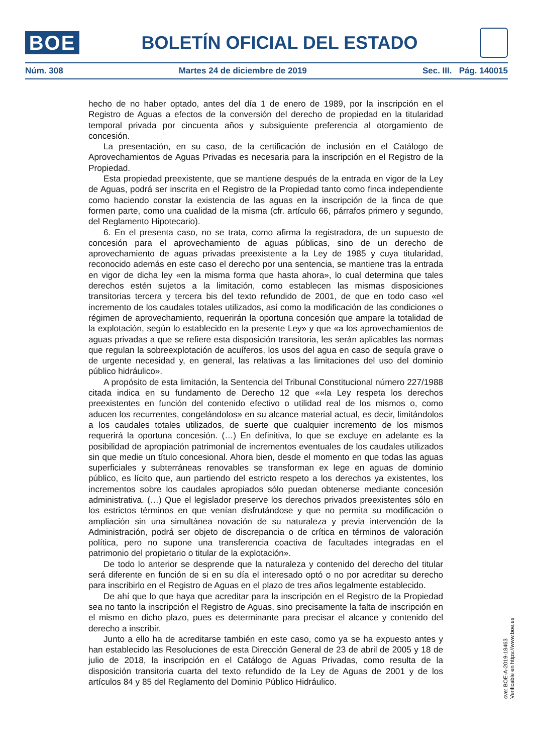BOE
BOLETÍN OFICIAL DEL ESTADO
Núm. 308 Martes 24 de diciembre de 2019 Sec. III. Pág. 140015
hecho de no haber optado, antes del día 1 de enero de 1989, por la inscripción en el Registro de Aguas a efectos de la conversión del derecho de propiedad en la titularidad temporal privada por cincuenta años y subsiguiente preferencia al otorgamiento de concesión.
La presentación, en su caso, de la certificación de inclusión en el Catálogo de Aprovechamientos de Aguas Privadas es necesaria para la inscripción en el Registro de la Propiedad.
Esta propiedad preexistente, que se mantiene después de la entrada en vigor de la Ley de Aguas, podrá ser inscrita en el Registro de la Propiedad tanto como finca independiente como haciendo constar la existencia de las aguas en la inscripción de la finca de que formen parte, como una cualidad de la misma (cfr. artículo 66, párrafos primero y segundo, del Reglamento Hipotecario).
6. En el presenta caso, no se trata, como afirma la registradora, de un supuesto de concesión para el aprovechamiento de aguas públicas, sino de un derecho de aprovechamiento de aguas privadas preexistente a la Ley de 1985 y cuya titularidad, reconocido además en este caso el derecho por una sentencia, se mantiene tras la entrada en vigor de dicha ley «en la misma forma que hasta ahora», lo cual determina que tales derechos estén sujetos a la limitación, como establecen las mismas disposiciones transitorias tercera y tercera bis del texto refundido de 2001, de que en todo caso «el incremento de los caudales totales utilizados, así como la modificación de las condiciones o régimen de aprovechamiento, requerirán la oportuna concesión que ampare la totalidad de la explotación, según lo establecido en la presente Ley» y que «a los aprovechamientos de aguas privadas a que se refiere esta disposición transitoria, les serán aplicables las normas que regulan la sobreexplotación de acuíferos, los usos del agua en caso de sequía grave o de urgente necesidad y, en general, las relativas a las limitaciones del uso del dominio público hidráulico».
A propósito de esta limitación, la Sentencia del Tribunal Constitucional número 227/1988 citada indica en su fundamento de Derecho 12 que ««la Ley respeta los derechos preexistentes en función del contenido efectivo o utilidad real de los mismos o, como aducen los recurrentes, congelándolos» en su alcance material actual, es decir, limitándolos a los caudales totales utilizados, de suerte que cualquier incremento de los mismos requerirá la oportuna concesión. (…) En definitiva, lo que se excluye en adelante es la posibilidad de apropiación patrimonial de incrementos eventuales de los caudales utilizados sin que medie un título concesional. Ahora bien, desde el momento en que todas las aguas superficiales y subterráneas renovables se transforman ex lege en aguas de dominio público, es lícito que, aun partiendo del estricto respeto a los derechos ya existentes, los incrementos sobre los caudales apropiados sólo puedan obtenerse mediante concesión administrativa. (…) Que el legislador preserve los derechos privados preexistentes sólo en los estrictos términos en que venían disfrutándose y que no permita su modificación o ampliación sin una simultánea novación de su naturaleza y previa intervención de la Administración, podrá ser objeto de discrepancia o de crítica en términos de valoración política, pero no supone una transferencia coactiva de facultades integradas en el patrimonio del propietario o titular de la explotación».
De todo lo anterior se desprende que la naturaleza y contenido del derecho del titular será diferente en función de si en su día el interesado optó o no por acreditar su derecho para inscribirlo en el Registro de Aguas en el plazo de tres años legalmente establecido.
De ahí que lo que haya que acreditar para la inscripción en el Registro de la Propiedad sea no tanto la inscripción el Registro de Aguas, sino precisamente la falta de inscripción en el mismo en dicho plazo, pues es determinante para precisar el alcance y contenido del derecho a inscribir.
Junto a ello ha de acreditarse también en este caso, como ya se ha expuesto antes y han establecido las Resoluciones de esta Dirección General de 23 de abril de 2005 y 18 de julio de 2018, la inscripción en el Catálogo de Aguas Privadas, como resulta de la disposición transitoria cuarta del texto refundido de la Ley de Aguas de 2001 y de los artículos 84 y 85 del Reglamento del Dominio Público Hidráulico.
cve: BOE-A-2019-18463
Verificable en https://www.boe.es